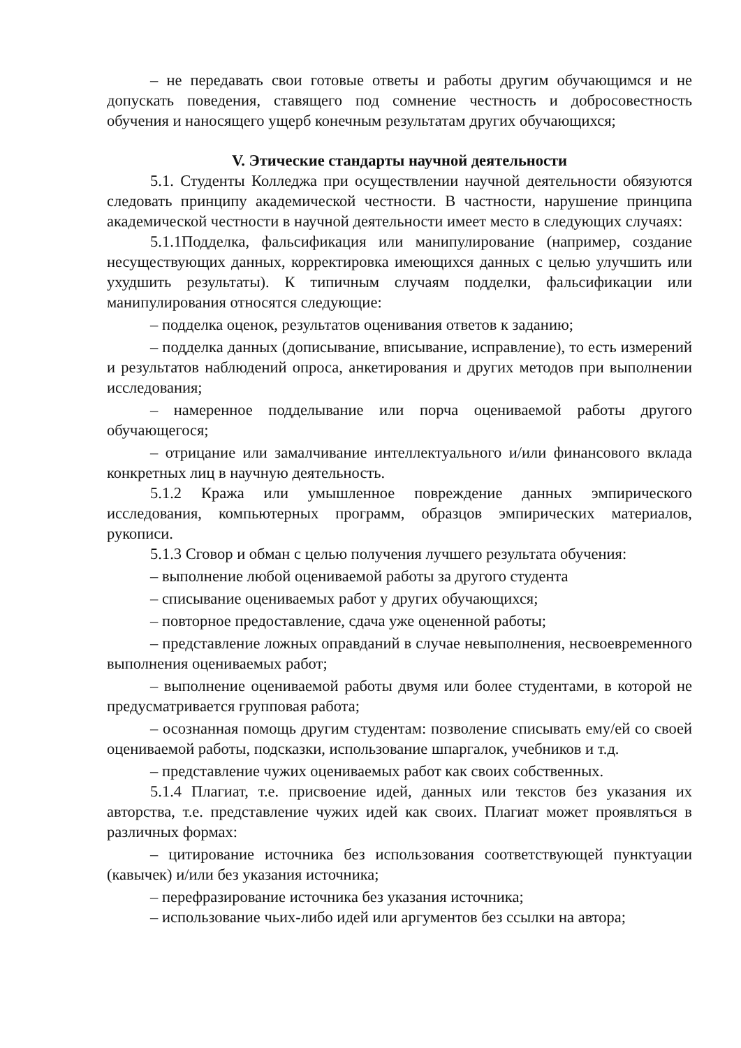– не передавать свои готовые ответы и работы другим обучающимся и не допускать поведения, ставящего под сомнение честность и добросовестность обучения и наносящего ущерб конечным результатам других обучающихся;
V. Этические стандарты научной деятельности
5.1. Студенты Колледжа при осуществлении научной деятельности обязуются следовать принципу академической честности. В частности, нарушение принципа академической честности в научной деятельности имеет место в следующих случаях:
5.1.1Подделка, фальсификация или манипулирование (например, создание несуществующих данных, корректировка имеющихся данных с целью улучшить или ухудшить результаты). К типичным случаям подделки, фальсификации или манипулирования относятся следующие:
– подделка оценок, результатов оценивания ответов к заданию;
– подделка данных (дописывание, вписывание, исправление), то есть измерений и результатов наблюдений опроса, анкетирования и других методов при выполнении исследования;
– намеренное подделывание или порча оцениваемой работы другого обучающегося;
– отрицание или замалчивание интеллектуального и/или финансового вклада конкретных лиц в научную деятельность.
5.1.2 Кража или умышленное повреждение данных эмпирического исследования, компьютерных программ, образцов эмпирических материалов, рукописи.
5.1.3 Сговор и обман с целью получения лучшего результата обучения:
– выполнение любой оцениваемой работы за другого студента
– списывание оцениваемых работ у других обучающихся;
– повторное предоставление, сдача уже оцененной работы;
– представление ложных оправданий в случае невыполнения, несвоевременного выполнения оцениваемых работ;
– выполнение оцениваемой работы двумя или более студентами, в которой не предусматривается групповая работа;
– осознанная помощь другим студентам: позволение списывать ему/ей со своей оцениваемой работы, подсказки, использование шпаргалок, учебников и т.д.
– представление чужих оцениваемых работ как своих собственных.
5.1.4 Плагиат, т.е. присвоение идей, данных или текстов без указания их авторства, т.е. представление чужих идей как своих. Плагиат может проявляться в различных формах:
– цитирование источника без использования соответствующей пунктуации (кавычек) и/или без указания источника;
– перефразирование источника без указания источника;
– использование чьих-либо идей или аргументов без ссылки на автора;